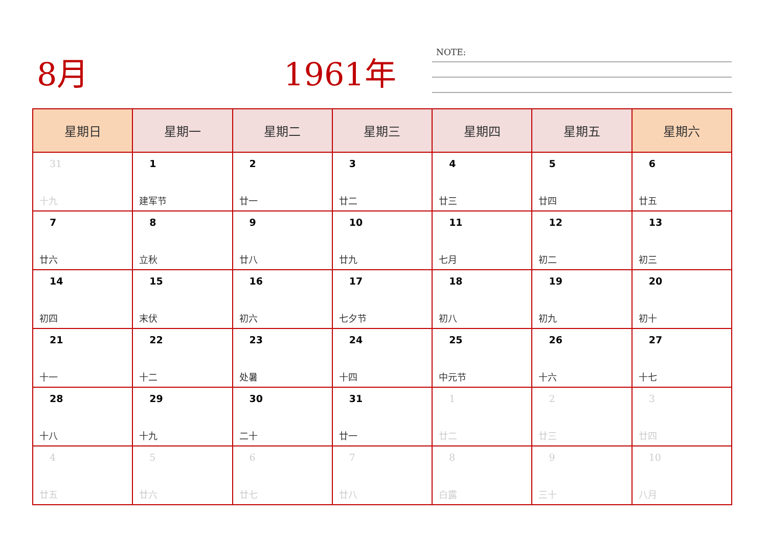8月 1961年 NOTE:
| 星期日 | 星期一 | 星期二 | 星期三 | 星期四 | 星期五 | 星期六 |
| --- | --- | --- | --- | --- | --- | --- |
| 31 十九 | 1 建军节 | 2 廿一 | 3 廿二 | 4 廿三 | 5 廿四 | 6 廿五 |
| 7 廿六 | 8 立秋 | 9 廿八 | 10 廿九 | 11 七月 | 12 初二 | 13 初三 |
| 14 初四 | 15 末伏 | 16 初六 | 17 七夕节 | 18 初八 | 19 初九 | 20 初十 |
| 21 十一 | 22 十二 | 23 处暑 | 24 十四 | 25 中元节 | 26 十六 | 27 十七 |
| 28 十八 | 29 十九 | 30 二十 | 31 廿一 | 1 廿二 | 2 廿三 | 3 廿四 |
| 4 廿五 | 5 廿六 | 6 廿七 | 7 廿八 | 8 白露 | 9 三十 | 10 八月 |